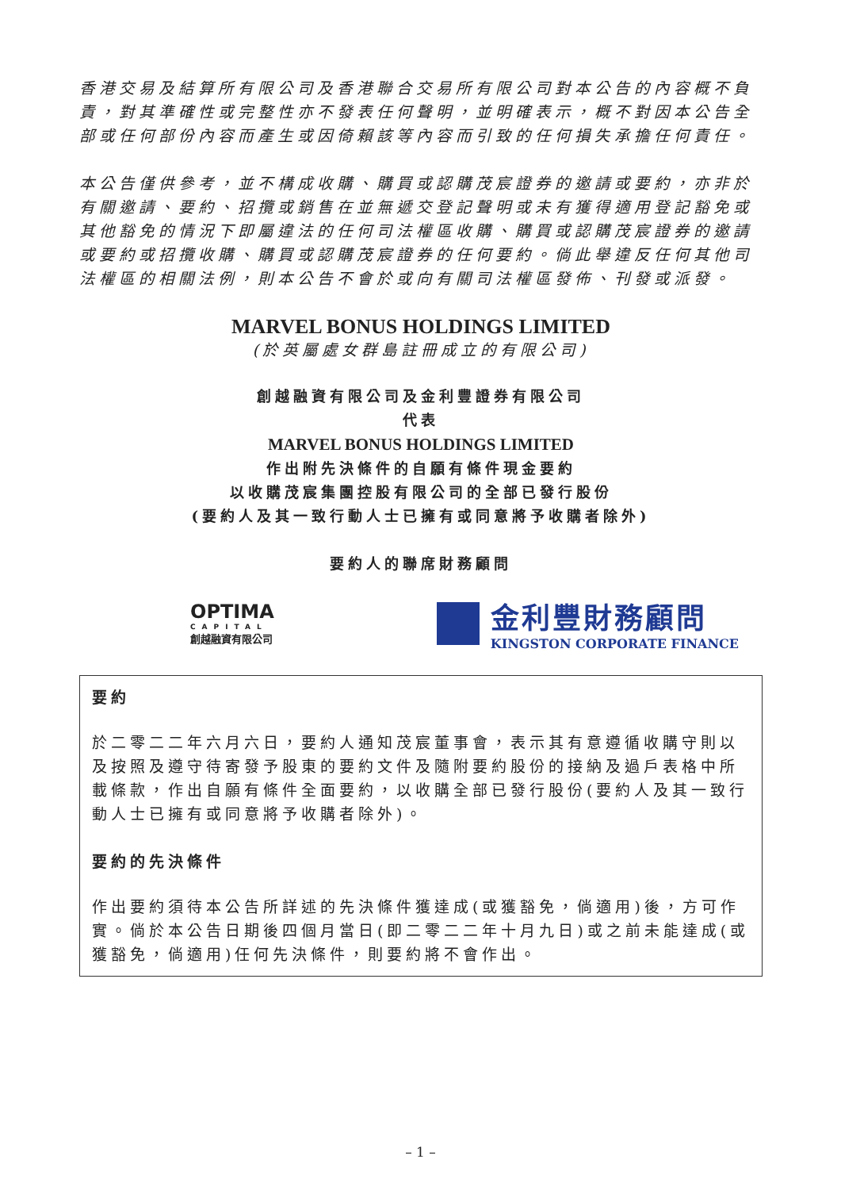香港交易及結算所有限公司及香港聯合交易所有限公司對本公告的內容概不負責，對其準確性或完整性亦不發表任何聲明，並明確表示，概不對因本公告全部或任何部份內容而產生或因倚賴該等內容而引致的任何損失承擔任何責任。
本公告僅供參考，並不構成收購、購買或認購茂宸證券的邀請或要約，亦非於有關邀請、要約、招攬或銷售在並無遞交登記聲明或未有獲得適用登記豁免或其他豁免的情況下即屬違法的任何司法權區收購、購買或認購茂宸證券的邀請或要約或招攬收購、購買或認購茂宸證券的任何要約。倘此舉違反任何其他司法權區的相關法例，則本公告不會於或向有關司法權區發佈、刊發或派發。
MARVEL BONUS HOLDINGS LIMITED
(於英屬處女群島註冊成立的有限公司)
創越融資有限公司及金利豐證券有限公司
代表
MARVEL BONUS HOLDINGS LIMITED
作出附先決條件的自願有條件現金要約
以收購茂宸集團控股有限公司的全部已發行股份
(要約人及其一致行動人士已擁有或同意將予收購者除外)
要約人的聯席財務顧問
OPTIMA
CAPITAL
創越融資有限公司
金利豐財務顧問
KINGSTON CORPORATE FINANCE
要約
於二零二二年六月六日，要約人通知茂宸董事會，表示其有意遵循收購守則以及按照及遵守待寄發予股東的要約文件及隨附要約股份的接納及過戶表格中所載條款，作出自願有條件全面要約，以收購全部已發行股份(要約人及其一致行動人士已擁有或同意將予收購者除外)。
要約的先決條件
作出要約須待本公告所詳述的先決條件獲達成(或獲豁免，倘適用)後，方可作實。倘於本公告日期後四個月當日(即二零二二年十月九日)或之前未能達成(或獲豁免，倘適用)任何先決條件，則要約將不會作出。
– 1 –